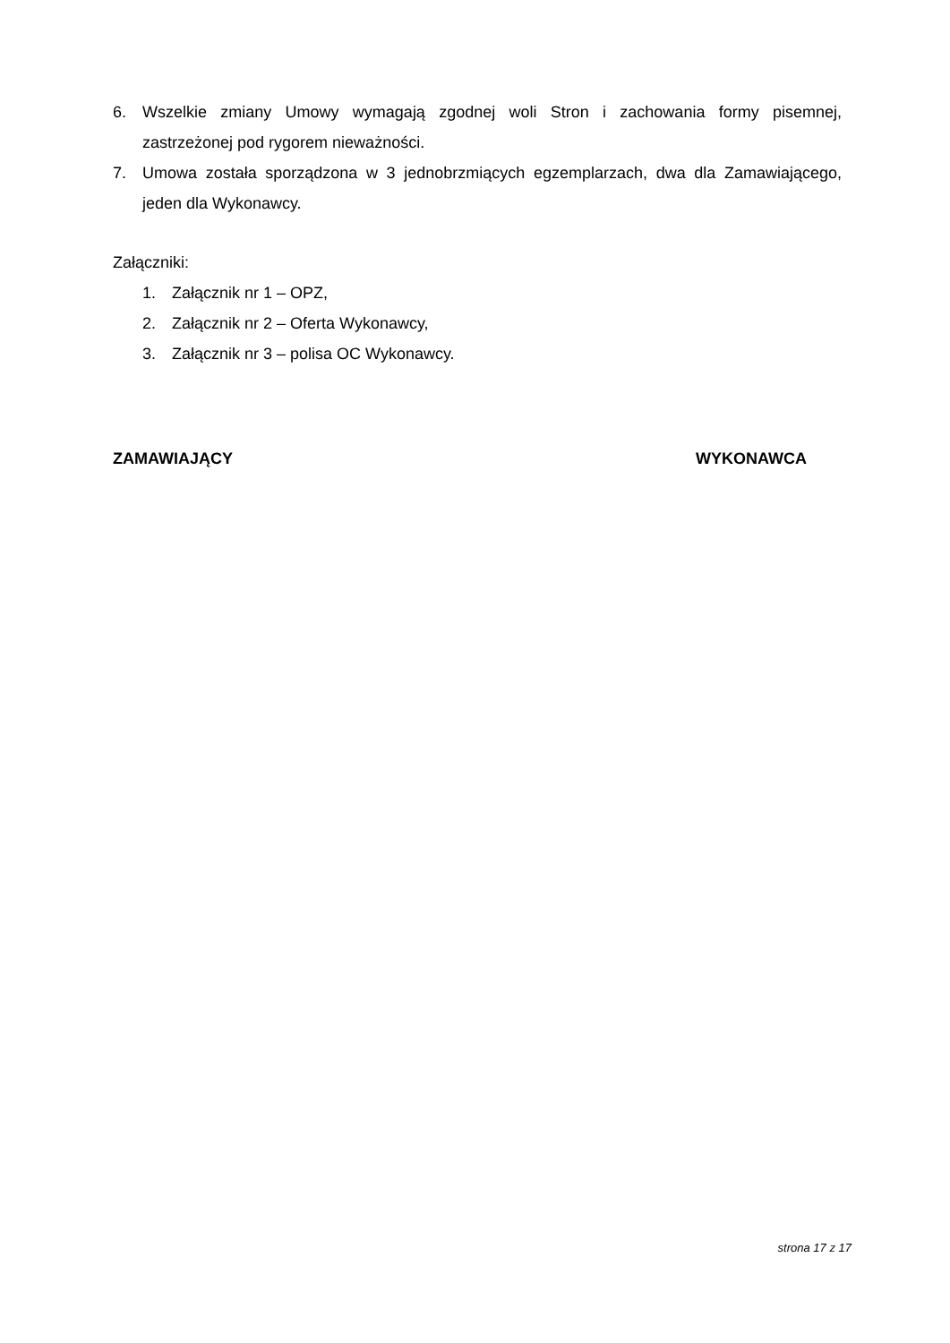6. Wszelkie zmiany Umowy wymagają zgodnej woli Stron i zachowania formy pisemnej, zastrzeżonej pod rygorem nieważności.
7. Umowa została sporządzona w 3 jednobrzmiących egzemplarzach, dwa dla Zamawiającego, jeden dla Wykonawcy.
Załączniki:
1. Załącznik nr 1 – OPZ,
2. Załącznik nr 2 – Oferta Wykonawcy,
3. Załącznik nr 3 – polisa OC Wykonawcy.
ZAMAWIAJĄCY WYKONAWCA
strona 17 z 17